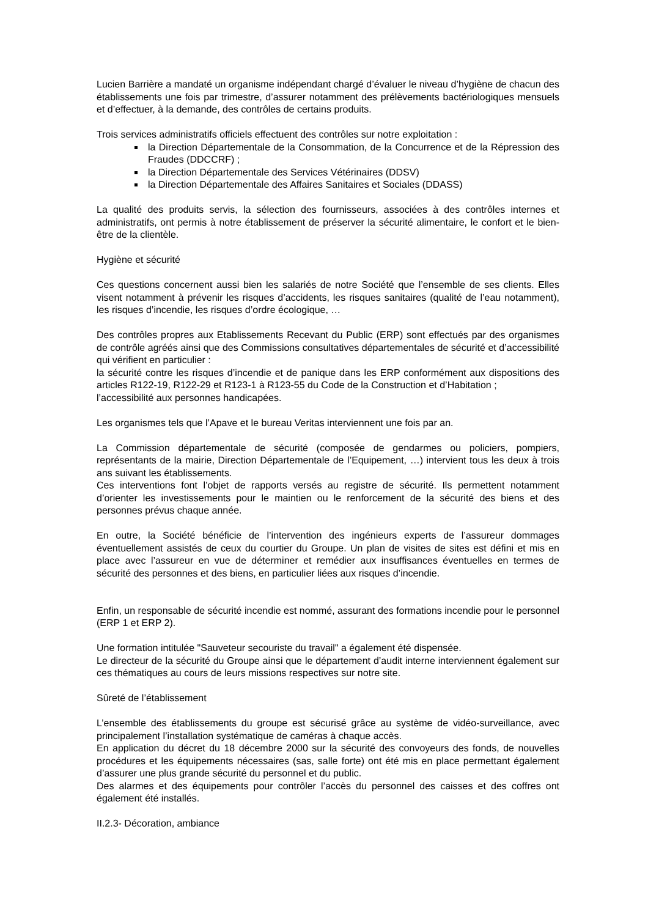Lucien Barrière a mandaté un organisme indépendant chargé d’évaluer le niveau d’hygiène de chacun des établissements une fois par trimestre, d’assurer notamment des prélèvements bactériologiques mensuels et d’effectuer, à la demande, des contrôles de certains produits.
Trois services administratifs officiels effectuent des contrôles sur notre exploitation :
la Direction Départementale de la Consommation, de la Concurrence et de la Répression des Fraudes (DDCCRF) ;
la Direction Départementale des Services Vétérinaires (DDSV)
la Direction Départementale des Affaires Sanitaires et Sociales (DDASS)
La qualité des produits servis, la sélection des fournisseurs, associées à des contrôles internes et administratifs, ont permis à notre établissement de préserver la sécurité alimentaire, le confort et le bien-être de la clientèle.
Hygiène et sécurité
Ces questions concernent aussi bien les salariés de notre Société que l’ensemble de ses clients. Elles visent notamment à prévenir les risques d’accidents, les risques sanitaires (qualité de l’eau notamment), les risques d’incendie, les risques d’ordre écologique, …
Des contrôles propres aux Etablissements Recevant du Public (ERP) sont effectués par des organismes de contrôle agréés ainsi que des Commissions consultatives départementales de sécurité et d’accessibilité qui vérifient en particulier :
la sécurité contre les risques d’incendie et de panique dans les ERP conformément aux dispositions des articles R122-19, R122-29 et R123-1 à R123-55 du Code de la Construction et d’Habitation ;
l’accessibilité aux personnes handicapées.
Les organismes tels que l’Apave et le bureau Veritas interviennent une fois par an.
La Commission départementale de sécurité (composée de gendarmes ou policiers, pompiers, représentants de la mairie, Direction Départementale de l’Equipement, …) intervient tous les deux à trois ans suivant les établissements.
Ces interventions font l’objet de rapports versés au registre de sécurité. Ils permettent notamment d’orienter les investissements pour le maintien ou le renforcement de la sécurité des biens et des personnes prévus chaque année.
En outre, la Société bénéficie de l’intervention des ingénieurs experts de l’assureur dommages éventuellement assistés de ceux du courtier du Groupe. Un plan de visites de sites est défini et mis en place avec l’assureur en vue de déterminer et remédier aux insuffisances éventuelles en termes de sécurité des personnes et des biens, en particulier liées aux risques d’incendie.
Enfin, un responsable de sécurité incendie est nommé, assurant des formations incendie pour le personnel (ERP 1 et ERP 2).
Une formation intitulée "Sauveteur secouriste du travail" a également été dispensée.
Le directeur de la sécurité du Groupe ainsi que le département d’audit interne interviennent également sur ces thématiques au cours de leurs missions respectives sur notre site.
Sûreté de l’établissement
L’ensemble des établissements du groupe est sécurisé grâce au système de vidéo-surveillance, avec principalement l’installation systématique de caméras à chaque accès.
En application du décret du 18 décembre 2000 sur la sécurité des convoyeurs des fonds, de nouvelles procédures et les équipements nécessaires (sas, salle forte) ont été mis en place permettant également d’assurer une plus grande sécurité du personnel et du public.
Des alarmes et des équipements pour contrôler l’accès du personnel des caisses et des coffres ont également été installés.
II.2.3- Décoration, ambiance